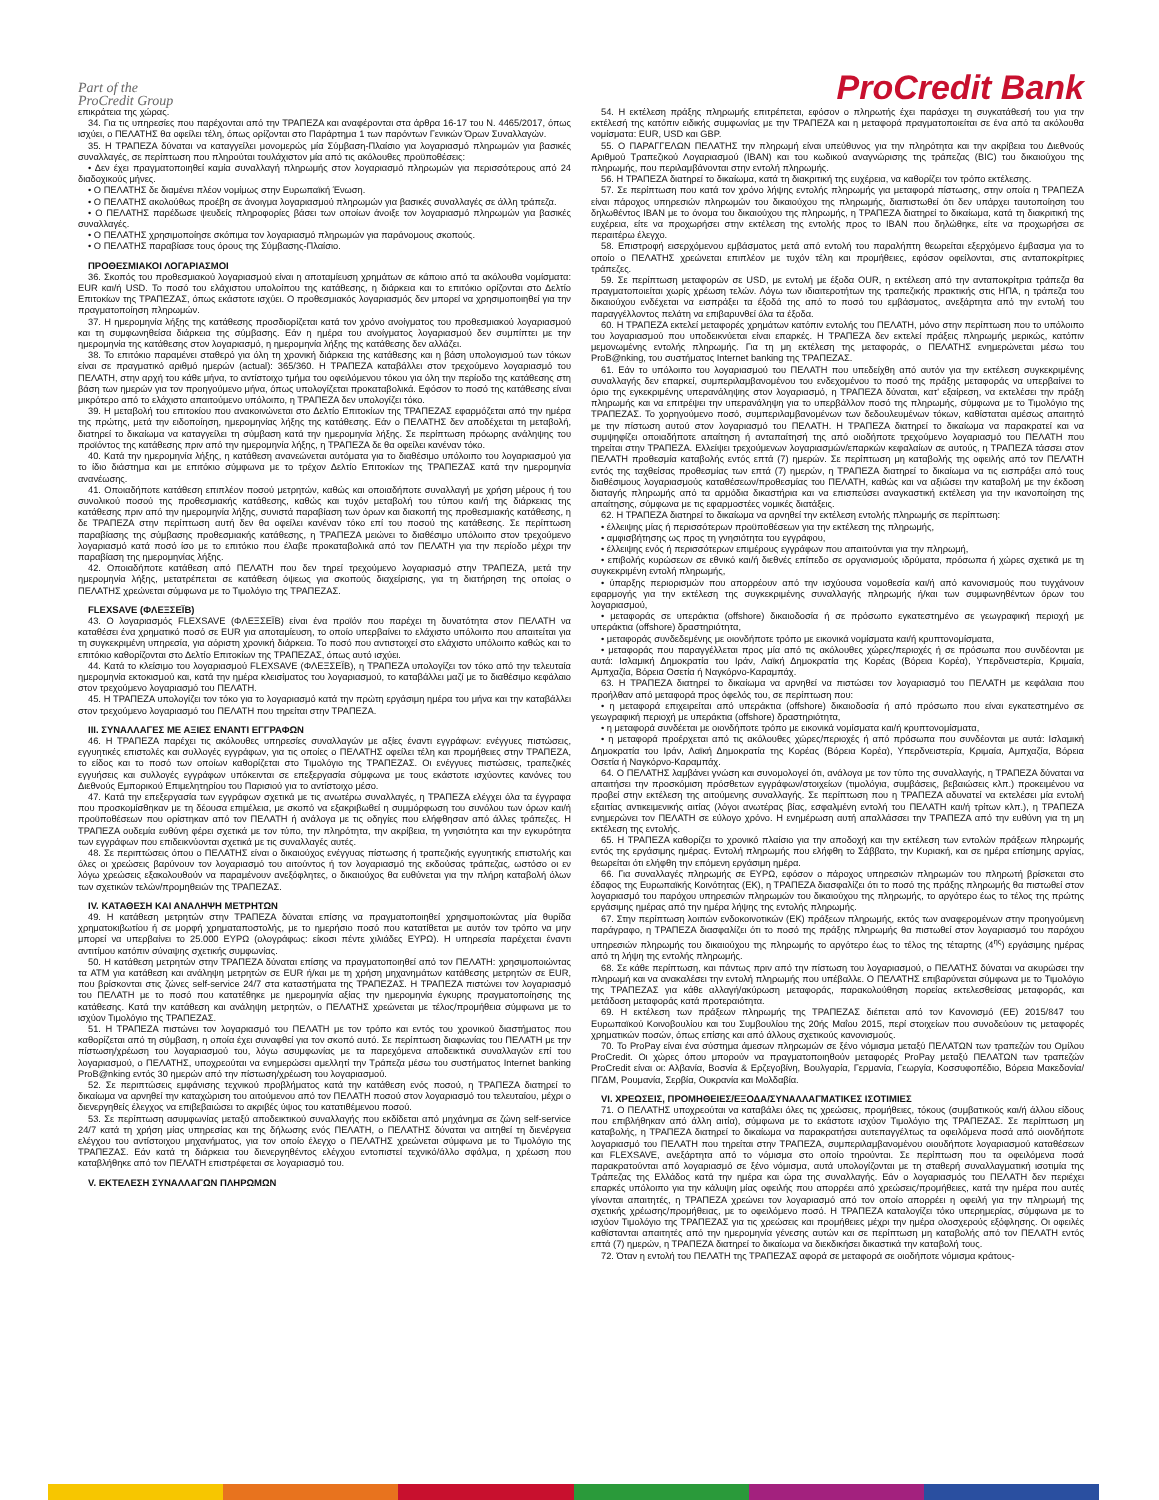Part of the
ProCredit Group
ProCredit Bank
επικράτεια της χώρας.
34. Για τις υπηρεσίες που παρέχονται από την ΤΡΑΠΕΖΑ και αναφέρονται στα άρθρα 16-17 του Ν. 4465/2017, όπως ισχύει, ο ΠΕΛΑΤΗΣ θα οφείλει τέλη, όπως ορίζονται στο Παράρτημα 1 των παρόντων Γενικών Όρων Συναλλαγών.
35. Η ΤΡΑΠΕΖΑ δύναται να καταγγείλει μονομερώς μία Σύμβαση-Πλαίσιο για λογαριασμό πληρωμών για βασικές συναλλαγές, σε περίπτωση που πληρούται τουλάχιστον μία από τις ακόλουθες προϋποθέσεις:
• Δεν έχει πραγματοποιηθεί καμία συναλλαγή πληρωμής στον λογαριασμό πληρωμών για περισσότερους από 24 διαδοχικούς μήνες.
• Ο ΠΕΛΑΤΗΣ δε διαμένει πλέον νομίμως στην Ευρωπαϊκή Ένωση.
• Ο ΠΕΛΑΤΗΣ ακολούθως προέβη σε άνοιγμα λογαριασμού πληρωμών για βασικές συναλλαγές σε άλλη τράπεζα.
• Ο ΠΕΛΑΤΗΣ παρέδωσε ψευδείς πληροφορίες βάσει των οποίων άνοιξε τον λογαριασμό πληρωμών για βασικές συναλλαγές.
• Ο ΠΕΛΑΤΗΣ χρησιμοποίησε σκόπιμα τον λογαριασμό πληρωμών για παράνομους σκοπούς.
• Ο ΠΕΛΑΤΗΣ παραβίασε τους όρους της Σύμβασης-Πλαίσιο.
ΠΡΟΘΕΣΜΙΑΚΟΙ ΛΟΓΑΡΙΑΣΜΟΙ
36. Σκοπός του προθεσμιακού λογαριασμού είναι η αποταμίευση χρημάτων σε κάποιο από τα ακόλουθα νομίσματα: EUR και/ή USD. Το ποσό του ελάχιστου υπολοίπου της κατάθεσης, η διάρκεια και το επιτόκιο ορίζονται στο Δελτίο Επιτοκίων της ΤΡΑΠΕΖΑΣ, όπως εκάστοτε ισχύει. Ο προθεσμιακός λογαριασμός δεν μπορεί να χρησιμοποιηθεί για την πραγματοποίηση πληρωμών.
37. Η ημερομηνία λήξης της κατάθεσης προσδιορίζεται κατά τον χρόνο ανοίγματος του προθεσμιακού λογαριασμού και τη συμφωνηθείσα διάρκεια της σύμβασης. Εάν η ημέρα του ανοίγματος λογαριασμού δεν συμπίπτει με την ημερομηνία της κατάθεσης στον λογαριασμό, η ημερομηνία λήξης της κατάθεσης δεν αλλάζει.
38. Το επιτόκιο παραμένει σταθερό για όλη τη χρονική διάρκεια της κατάθεσης και η βάση υπολογισμού των τόκων είναι σε πραγματικό αριθμό ημερών (actual): 365/360. Η ΤΡΑΠΕΖΑ καταβάλλει στον τρεχούμενο λογαριασμό του ΠΕΛΑΤΗ, στην αρχή του κάθε μήνα, το αντίστοιχο τμήμα του οφειλόμενου τόκου για όλη την περίοδο της κατάθεσης στη βάση των ημερών για τον προηγούμενο μήνα, όπως υπολογίζεται προκαταβολικά. Εφόσον το ποσό της κατάθεσης είναι μικρότερο από το ελάχιστο απαιτούμενο υπόλοιπο, η ΤΡΑΠΕΖΑ δεν υπολογίζει τόκο.
39. Η μεταβολή του επιτοκίου που ανακοινώνεται στο Δελτίο Επιτοκίων της ΤΡΑΠΕΖΑΣ εφαρμόζεται από την ημέρα της πρώτης, μετά την ειδοποίηση, ημερομηνίας λήξης της κατάθεσης. Εάν ο ΠΕΛΑΤΗΣ δεν αποδέχεται τη μεταβολή, διατηρεί το δικαίωμα να καταγγείλει τη σύμβαση κατά την ημερομηνία λήξης. Σε περίπτωση πρόωρης ανάληψης του προϊόντος της κατάθεσης πριν από την ημερομηνία λήξης, η ΤΡΑΠΕΖΑ δε θα οφείλει κανέναν τόκο.
40. Κατά την ημερομηνία λήξης, η κατάθεση ανανεώνεται αυτόματα για το διαθέσιμο υπόλοιπο του λογαριασμού για το ίδιο διάστημα και με επιτόκιο σύμφωνα με το τρέχον Δελτίο Επιτοκίων της ΤΡΑΠΕΖΑΣ κατά την ημερομηνία ανανέωσης.
41. Οποιαδήποτε κατάθεση επιπλέον ποσού μετρητών, καθώς και οποιαδήποτε συναλλαγή με χρήση μέρους ή του συνολικού ποσού της προθεσμιακής κατάθεσης, καθώς και τυχόν μεταβολή του τύπου και/ή της διάρκειας της κατάθεσης πριν από την ημερομηνία λήξης, συνιστά παραβίαση των όρων και διακοπή της προθεσμιακής κατάθεσης, η δε ΤΡΑΠΕΖΑ στην περίπτωση αυτή δεν θα οφείλει κανέναν τόκο επί του ποσού της κατάθεσης. Σε περίπτωση παραβίασης της σύμβασης προθεσμιακής κατάθεσης, η ΤΡΑΠΕΖΑ μειώνει το διαθέσιμο υπόλοιπο στον τρεχούμενο λογαριασμό κατά ποσό ίσο με το επιτόκιο που έλαβε προκαταβολικά από τον ΠΕΛΑΤΗ για την περίοδο μέχρι την παραβίαση της ημερομηνίας λήξης.
42. Οποιαδήποτε κατάθεση από ΠΕΛΑΤΗ που δεν τηρεί τρεχούμενο λογαριασμό στην ΤΡΑΠΕΖΑ, μετά την ημερομηνία λήξης, μετατρέπεται σε κατάθεση όψεως για σκοπούς διαχείρισης, για τη διατήρηση της οποίας ο ΠΕΛΑΤΗΣ χρεώνεται σύμφωνα με το Τιμολόγιο της ΤΡΑΠΕΖΑΣ.
FLEXSAVE (ΦΛΕΞΣΕΪΒ)
43. Ο λογαριασμός FLEXSAVE (ΦΛΕΞΣΕΪΒ) είναι ένα προϊόν που παρέχει τη δυνατότητα στον ΠΕΛΑΤΗ να καταθέσει ένα χρηματικό ποσό σε EUR για αποταμίευση, το οποίο υπερβαίνει το ελάχιστο υπόλοιπο που απαιτείται για τη συγκεκριμένη υπηρεσία, για αόριστη χρονική διάρκεια. Το ποσό που αντιστοιχεί στο ελάχιστο υπόλοιπο καθώς και το επιτόκιο καθορίζονται στο Δελτίο Επιτοκίων της ΤΡΑΠΕΖΑΣ, όπως αυτό ισχύει.
44. Κατά το κλείσιμο του λογαριασμού FLEXSAVE (ΦΛΕΞΣΕΪΒ), η ΤΡΑΠΕΖΑ υπολογίζει τον τόκο από την τελευταία ημερομηνία εκτοκισμού και, κατά την ημέρα κλεισίματος του λογαριασμού, το καταβάλλει μαζί με το διαθέσιμο κεφάλαιο στον τρεχούμενο λογαριασμό του ΠΕΛΑΤΗ.
45. Η ΤΡΑΠΕΖΑ υπολογίζει τον τόκο για το λογαριασμό κατά την πρώτη εργάσιμη ημέρα του μήνα και την καταβάλλει στον τρεχούμενο λογαριασμό του ΠΕΛΑΤΗ που τηρείται στην ΤΡΑΠΕΖΑ.
III. ΣΥΝΑΛΛΑΓΕΣ ΜΕ ΑΞΙΕΣ ΕΝΑΝΤΙ ΕΓΓΡΑΦΩΝ
46. Η ΤΡΑΠΕΖΑ παρέχει τις ακόλουθες υπηρεσίες συναλλαγών με αξίες έναντι εγγράφων: ενέγγυες πιστώσεις, εγγυητικές επιστολές και συλλογές εγγράφων, για τις οποίες ο ΠΕΛΑΤΗΣ οφείλει τέλη και προμήθειες στην ΤΡΑΠΕΖΑ, το είδος και το ποσό των οποίων καθορίζεται στο Τιμολόγιο της ΤΡΑΠΕΖΑΣ. Οι ενέγγυες πιστώσεις, τραπεζικές εγγυήσεις και συλλογές εγγράφων υπόκεινται σε επεξεργασία σύμφωνα με τους εκάστοτε ισχύοντες κανόνες του Διεθνούς Εμπορικού Επιμελητηρίου του Παρισιού για το αντίστοιχο μέσο.
47. Κατά την επεξεργασία των εγγράφων σχετικά με τις ανωτέρω συναλλαγές, η ΤΡΑΠΕΖΑ ελέγχει όλα τα έγγραφα που προσκομίσθηκαν με τη δέουσα επιμέλεια, με σκοπό να εξακριβωθεί η συμμόρφωση του συνόλου των όρων και/ή προϋποθέσεων που ορίστηκαν από τον ΠΕΛΑΤΗ ή ανάλογα με τις οδηγίες που ελήφθησαν από άλλες τράπεζες. Η ΤΡΑΠΕΖΑ ουδεμία ευθύνη φέρει σχετικά με τον τύπο, την πληρότητα, την ακρίβεια, τη γνησιότητα και την εγκυρότητα των εγγράφων που επιδεικνύονται σχετικά με τις συναλλαγές αυτές.
48. Σε περιπτώσεις όπου ο ΠΕΛΑΤΗΣ είναι ο δικαιούχος ενέγγυας πίστωσης ή τραπεζικής εγγυητικής επιστολής και όλες οι χρεώσεις βαρύνουν τον λογαριασμό του αιτούντος ή τον λογαριασμό της εκδούσας τράπεζας, ωστόσο οι εν λόγω χρεώσεις εξακολουθούν να παραμένουν ανεξόφλητες, ο δικαιούχος θα ευθύνεται για την πλήρη καταβολή όλων των σχετικών τελών/προμηθειών της ΤΡΑΠΕΖΑΣ.
IV. ΚΑΤΑΘΕΣΗ ΚΑΙ ΑΝΑΛΗΨΗ ΜΕΤΡΗΤΩΝ
49. Η κατάθεση μετρητών στην ΤΡΑΠΕΖΑ δύναται επίσης να πραγματοποιηθεί χρησιμοποιώντας μία θυρίδα χρηματοκιβωτίου ή σε μορφή χρηματαποστολής, με το ημερήσιο ποσό που κατατίθεται με αυτόν τον τρόπο να μην μπορεί να υπερβαίνει το 25.000 ΕΥΡΩ (ολογράφως: είκοσι πέντε χιλιάδες ΕΥΡΩ). Η υπηρεσία παρέχεται έναντι αντιτίμου κατόπιν σύναψης σχετικής συμφωνίας.
50. Η κατάθεση μετρητών στην ΤΡΑΠΕΖΑ δύναται επίσης να πραγματοποιηθεί από τον ΠΕΛΑΤΗ: χρησιμοποιώντας τα ATM για κατάθεση και ανάληψη μετρητών σε EUR ή/και με τη χρήση μηχανημάτων κατάθεσης μετρητών σε EUR, που βρίσκονται στις ζώνες self-service 24/7 στα καταστήματα της ΤΡΑΠΕΖΑΣ. Η ΤΡΑΠΕΖΑ πιστώνει τον λογαριασμό του ΠΕΛΑΤΗ με το ποσό που κατατέθηκε με ημερομηνία αξίας την ημερομηνία έγκυρης πραγματοποίησης της κατάθεσης. Κατά την κατάθεση και ανάληψη μετρητών, ο ΠΕΛΑΤΗΣ χρεώνεται με τέλος/προμήθεια σύμφωνα με το ισχύον Τιμολόγιο της ΤΡΑΠΕΖΑΣ.
51. Η ΤΡΑΠΕΖΑ πιστώνει τον λογαριασμό του ΠΕΛΑΤΗ με τον τρόπο και εντός του χρονικού διαστήματος που καθορίζεται από τη σύμβαση, η οποία έχει συναφθεί για τον σκοπό αυτό. Σε περίπτωση διαφωνίας του ΠΕΛΑΤΗ με την πίστωση/χρέωση του λογαριασμού του, λόγω ασυμφωνίας με τα παρεχόμενα αποδεικτικά συναλλαγών επί του λογαριασμού, ο ΠΕΛΑΤΗΣ, υποχρεούται να ενημερώσει αμελλητί την Τράπεζα μέσω του συστήματος Internet banking ProB@nking εντός 30 ημερών από την πίστωση/χρέωση του λογαριασμού.
52. Σε περιπτώσεις εμφάνισης τεχνικού προβλήματος κατά την κατάθεση ενός ποσού, η ΤΡΑΠΕΖΑ διατηρεί το δικαίωμα να αρνηθεί την καταχώριση του αιτούμενου από τον ΠΕΛΑΤΗ ποσού στον λογαριασμό του τελευταίου, μέχρι ο διενεργηθείς έλεγχος να επιβεβαιώσει το ακριβές ύψος του κατατιθέμενου ποσού.
53. Σε περίπτωση ασυμφωνίας μεταξύ αποδεικτικού συναλλαγής που εκδίδεται από μηχάνημα σε ζώνη self-service 24/7 κατά τη χρήση μίας υπηρεσίας και της δήλωσης ενός ΠΕΛΑΤΗ, ο ΠΕΛΑΤΗΣ δύναται να αιτηθεί τη διενέργεια ελέγχου του αντίστοιχου μηχανήματος, για τον οποίο έλεγχο ο ΠΕΛΑΤΗΣ χρεώνεται σύμφωνα με το Τιμολόγιο της ΤΡΑΠΕΖΑΣ. Εάν κατά τη διάρκεια του διενεργηθέντος ελέγχου εντοπιστεί τεχνικό/άλλο σφάλμα, η χρέωση που καταβλήθηκε από τον ΠΕΛΑΤΗ επιστρέφεται σε λογαριασμό του.
V. ΕΚΤΕΛΕΣΗ ΣΥΝΑΛΛΑΓΩΝ ΠΛΗΡΩΜΩΝ
54. Η εκτέλεση πράξης πληρωμής επιτρέπεται, εφόσον ο πληρωτής έχει παράσχει τη συγκατάθεσή του για την εκτέλεσή της κατόπιν ειδικής συμφωνίας με την ΤΡΑΠΕΖΑ και η μεταφορά πραγματοποιείται σε ένα από τα ακόλουθα νομίσματα: EUR, USD και GBP.
55. Ο ΠΑΡΑΓΓΕΛΩΝ ΠΕΛΑΤΗΣ την πληρωμή είναι υπεύθυνος για την πληρότητα και την ακρίβεια του Διεθνούς Αριθμού Τραπεζικού Λογαριασμού (IBAN) και του κωδικού αναγνώρισης της τράπεζας (BIC) του δικαιούχου της πληρωμής, που περιλαμβάνονται στην εντολή πληρωμής.
56. Η ΤΡΑΠΕΖΑ διατηρεί το δικαίωμα, κατά τη διακριτική της ευχέρεια, να καθορίζει τον τρόπο εκτέλεσης.
57. Σε περίπτωση που κατά τον χρόνο λήψης εντολής πληρωμής για μεταφορά πίστωσης, στην οποία η ΤΡΑΠΕΖΑ είναι πάροχος υπηρεσιών πληρωμών του δικαιούχου της πληρωμής, διαπιστωθεί ότι δεν υπάρχει ταυτοποίηση του δηλωθέντος IBAN με το όνομα του δικαιούχου της πληρωμής, η ΤΡΑΠΕΖΑ διατηρεί το δικαίωμα, κατά τη διακριτική της ευχέρεια, είτε να προχωρήσει στην εκτέλεση της εντολής προς το IBAN που δηλώθηκε, είτε να προχωρήσει σε περαιτέρω έλεγχο.
58. Επιστροφή εισερχόμενου εμβάσματος μετά από εντολή του παραλήπτη θεωρείται εξερχόμενο έμβασμα για το οποίο ο ΠΕΛΑΤΗΣ χρεώνεται επιπλέον με τυχόν τέλη και προμήθειες, εφόσον οφείλονται, στις ανταποκρίτριες τράπεζες.
59. Σε περίπτωση μεταφορών σε USD, με εντολή με έξοδα OUR, η εκτέλεση από την ανταποκρίτρια τράπεζα θα πραγματοποιείται χωρίς χρέωση τελών. Λόγω των ιδιαιτεροτήτων της τραπεζικής πρακτικής στις ΗΠΑ, η τράπεζα του δικαιούχου ενδέχεται να εισπράξει τα έξοδά της από το ποσό του εμβάσματος, ανεξάρτητα από την εντολή του παραγγέλλοντος πελάτη να επιβαρυνθεί όλα τα έξοδα.
60. Η ΤΡΑΠΕΖΑ εκτελεί μεταφορές χρημάτων κατόπιν εντολής του ΠΕΛΑΤΗ, μόνο στην περίπτωση που το υπόλοιπο του λογαριασμού που υποδεικνύεται είναι επαρκές. Η ΤΡΑΠΕΖΑ δεν εκτελεί πράξεις πληρωμής μερικώς, κατόπιν μεμονωμένης εντολής πληρωμής. Για τη μη εκτέλεση της μεταφοράς, ο ΠΕΛΑΤΗΣ ενημερώνεται μέσω του ProB@nking, του συστήματος Internet banking της ΤΡΑΠΕΖΑΣ.
61. Εάν το υπόλοιπο του λογαριασμού του ΠΕΛΑΤΗ που υπεδείχθη από αυτόν για την εκτέλεση συγκεκριμένης συναλλαγής δεν επαρκεί, συμπεριλαμβανομένου του ενδεχομένου το ποσό της πράξης μεταφοράς να υπερβαίνει το όριο της εγκεκριμένης υπερανάληψης στον λογαριασμό, η ΤΡΑΠΕΖΑ δύναται, κατ' εξαίρεση, να εκτελέσει την πράξη πληρωμής και να επιτρέψει την υπερανάληψη για το υπερβάλλον ποσό της πληρωμής, σύμφωνα με το Τιμολόγιο της ΤΡΑΠΕΖΑΣ. Το χορηγούμενο ποσό, συμπεριλαμβανομένων των δεδουλευμένων τόκων, καθίσταται αμέσως απαιτητό με την πίστωση αυτού στον λογαριασμό του ΠΕΛΑΤΗ. Η ΤΡΑΠΕΖΑ διατηρεί το δικαίωμα να παρακρατεί και να συμψηφίζει οποιαδήποτε απαίτηση ή ανταπαίτησή της από οιοδήποτε τρεχούμενο λογαριασμό του ΠΕΛΑΤΗ που τηρείται στην ΤΡΑΠΕΖΑ. Ελλείψει τρεχούμενων λογαριασμών/επαρκών κεφαλαίων σε αυτούς, η ΤΡΑΠΕΖΑ τάσσει στον ΠΕΛΑΤΗ προθεσμία καταβολής εντός επτά (7) ημερών. Σε περίπτωση μη καταβολής της οφειλής από τον ΠΕΛΑΤΗ εντός της ταχθείσας προθεσμίας των επτά (7) ημερών, η ΤΡΑΠΕΖΑ διατηρεί το δικαίωμα να τις εισπράξει από τους διαθέσιμους λογαριασμούς καταθέσεων/προθεσμίας του ΠΕΛΑΤΗ, καθώς και να αξιώσει την καταβολή με την έκδοση διαταγής πληρωμής από τα αρμόδια δικαστήρια και να επισπεύσει αναγκαστική εκτέλεση για την ικανοποίηση της απαίτησης, σύμφωνα με τις εφαρμοστέες νομικές διατάξεις.
62. Η ΤΡΑΠΕΖΑ διατηρεί το δικαίωμα να αρνηθεί την εκτέλεση εντολής πληρωμής σε περίπτωση:
• έλλειψης μίας ή περισσότερων προϋποθέσεων για την εκτέλεση της πληρωμής,
• αμφισβήτησης ως προς τη γνησιότητα του εγγράφου,
• έλλειψης ενός ή περισσότερων επιμέρους εγγράφων που απαιτούνται για την πληρωμή,
• επιβολής κυρώσεων σε εθνικό και/ή διεθνές επίπεδο σε οργανισμούς ιδρύματα, πρόσωπα ή χώρες σχετικά με τη συγκεκριμένη εντολή πληρωμής,
• ύπαρξης περιορισμών που απορρέουν από την ισχύουσα νομοθεσία και/ή από κανονισμούς που τυγχάνουν εφαρμογής για την εκτέλεση της συγκεκριμένης συναλλαγής πληρωμής ή/και των συμφωνηθέντων όρων του λογαριασμού,
• μεταφοράς σε υπεράκτια (offshore) δικαιοδοσία ή σε πρόσωπο εγκατεστημένο σε γεωγραφική περιοχή με υπεράκτια (offshore) δραστηριότητα,
• μεταφοράς συνδεδεμένης με οιονδήποτε τρόπο με εικονικά νομίσματα και/ή κρυπτονομίσματα,
• μεταφοράς που παραγγέλλεται προς μία από τις ακόλουθες χώρες/περιοχές ή σε πρόσωπα που συνδέονται με αυτά: Ισλαμική Δημοκρατία του Ιράν, Λαϊκή Δημοκρατία της Κορέας (Βόρεια Κορέα), Υπερδνειστερία, Κριμαία, Αμπχαζία, Βόρεια Οσετία ή Ναγκόρνο-Καραμπάχ.
63. Η ΤΡΑΠΕΖΑ διατηρεί το δικαίωμα να αρνηθεί να πιστώσει τον λογαριασμό του ΠΕΛΑΤΗ με κεφάλαια που προήλθαν από μεταφορά προς όφελός του, σε περίπτωση που:
• η μεταφορά επιχειρείται από υπεράκτια (offshore) δικαιοδοσία ή από πρόσωπο που είναι εγκατεστημένο σε γεωγραφική περιοχή με υπεράκτια (offshore) δραστηριότητα,
• η μεταφορά συνδέεται με οιονδήποτε τρόπο με εικονικά νομίσματα και/ή κρυπτονομίσματα,
• η μεταφορά προέρχεται από τις ακόλουθες χώρες/περιοχές ή από πρόσωπα που συνδέονται με αυτά: Ισλαμική Δημοκρατία του Ιράν, Λαϊκή Δημοκρατία της Κορέας (Βόρεια Κορέα), Υπερδνειστερία, Κριμαία, Αμπχαζία, Βόρεια Οσετία ή Ναγκόρνο-Καραμπάχ.
64. Ο ΠΕΛΑΤΗΣ λαμβάνει γνώση και συνομολογεί ότι, ανάλογα με τον τύπο της συναλλαγής, η ΤΡΑΠΕΖΑ δύναται να απαιτήσει την προσκόμιση πρόσθετων εγγράφων/στοιχείων (τιμολόγια, συμβάσεις, βεβαιώσεις κλπ.) προκειμένου να προβεί στην εκτέλεση της αιτούμενης συναλλαγής. Σε περίπτωση που η ΤΡΑΠΕΖΑ αδυνατεί να εκτελέσει μία εντολή εξαιτίας αντικειμενικής αιτίας (λόγοι ανωτέρας βίας, εσφαλμένη εντολή του ΠΕΛΑΤΗ και/ή τρίτων κλπ.), η ΤΡΑΠΕΖΑ ενημερώνει τον ΠΕΛΑΤΗ σε εύλογο χρόνο. Η ενημέρωση αυτή απαλλάσσει την ΤΡΑΠΕΖΑ από την ευθύνη για τη μη εκτέλεση της εντολής.
65. Η ΤΡΑΠΕΖΑ καθορίζει το χρονικό πλαίσιο για την αποδοχή και την εκτέλεση των εντολών πράξεων πληρωμής εντός της εργάσιμης ημέρας. Εντολή πληρωμής που ελήφθη το Σάββατο, την Κυριακή, και σε ημέρα επίσημης αργίας, θεωρείται ότι ελήφθη την επόμενη εργάσιμη ημέρα.
66. Για συναλλαγές πληρωμής σε ΕΥΡΩ, εφόσον ο πάροχος υπηρεσιών πληρωμών του πληρωτή βρίσκεται στο έδαφος της Ευρωπαϊκής Κοινότητας (ΕΚ), η ΤΡΑΠΕΖΑ διασφαλίζει ότι το ποσό της πράξης πληρωμής θα πιστωθεί στον λογαριασμό του παρόχου υπηρεσιών πληρωμών του δικαιούχου της πληρωμής, το αργότερο έως το τέλος της πρώτης εργάσιμης ημέρας από την ημέρα λήψης της εντολής πληρωμής.
67. Στην περίπτωση λοιπών ενδοκοινοτικών (ΕΚ) πράξεων πληρωμής, εκτός των αναφερομένων στην προηγούμενη παράγραφο, η ΤΡΑΠΕΖΑ διασφαλίζει ότι το ποσό της πράξης πληρωμής θα πιστωθεί στον λογαριασμό του παρόχου υπηρεσιών πληρωμής του δικαιούχου της πληρωμής το αργότερο έως το τέλος της τέταρτης (4<sup>ης</sup>) εργάσιμης ημέρας από τη λήψη της εντολής πληρωμής.
68. Σε κάθε περίπτωση, και πάντως πριν από την πίστωση του λογαριασμού, ο ΠΕΛΑΤΗΣ δύναται να ακυρώσει την πληρωμή και να ανακαλέσει την εντολή πληρωμής που υπέβαλλε. Ο ΠΕΛΑΤΗΣ επιβαρύνεται σύμφωνα με το Τιμολόγιο της ΤΡΑΠΕΖΑΣ για κάθε αλλαγή/ακύρωση μεταφοράς, παρακολούθηση πορείας εκτελεσθείσας μεταφοράς, και μετάδοση μεταφοράς κατά προτεραιότητα.
69. Η εκτέλεση των πράξεων πληρωμής της ΤΡΑΠΕΖΑΣ διέπεται από τον Κανονισμό (ΕΕ) 2015/847 του Ευρωπαϊκού Κοινοβουλίου και του Συμβουλίου της 20ής Μαΐου 2015, περί στοιχείων που συνοδεύουν τις μεταφορές χρηματικών ποσών, όπως επίσης και από άλλους σχετικούς κανονισμούς.
70. Το ProPay είναι ένα σύστημα άμεσων πληρωμών σε ξένο νόμισμα μεταξύ ΠΕΛΑΤΩΝ των τραπεζών του Ομίλου ProCredit. Οι χώρες όπου μπορούν να πραγματοποιηθούν μεταφορές ProPay μεταξύ ΠΕΛΑΤΩΝ των τραπεζών ProCredit είναι οι: Αλβανία, Βοσνία & Ερζεγοβίνη, Βουλγαρία, Γερμανία, Γεωργία, Κοσσυφοπέδιο, Βόρεια Μακεδονία/ΠΓΔΜ, Ρουμανία, Σερβία, Ουκρανία και Μολδαβία.
VI. ΧΡΕΩΣΕΙΣ, ΠΡΟΜΗΘΕΙΕΣ/ΕΞΟΔΑ/ΣΥΝΑΛΛΑΓΜΑΤΙΚΕΣ ΙΣΟΤΙΜΙΕΣ
71. Ο ΠΕΛΑΤΗΣ υποχρεούται να καταβάλει όλες τις χρεώσεις, προμήθειες, τόκους (συμβατικούς και/ή άλλου είδους που επιβλήθηκαν από άλλη αιτία), σύμφωνα με το εκάστοτε ισχύον Τιμολόγιο της ΤΡΑΠΕΖΑΣ. Σε περίπτωση μη καταβολής, η ΤΡΑΠΕΖΑ διατηρεί το δικαίωμα να παρακρατήσει αυτεπαγγέλτως τα οφειλόμενα ποσά από οιονδήποτε λογαριασμό του ΠΕΛΑΤΗ που τηρείται στην ΤΡΑΠΕΖΑ, συμπεριλαμβανομένου οιουδήποτε λογαριασμού καταθέσεων και FLEXSAVE, ανεξάρτητα από το νόμισμα στο οποίο τηρούνται. Σε περίπτωση που τα οφειλόμενα ποσά παρακρατούνται από λογαριασμό σε ξένο νόμισμα, αυτά υπολογίζονται με τη σταθερή συναλλαγματική ισοτιμία της Τράπεζας της Ελλάδος κατά την ημέρα και ώρα της συναλλαγής. Εάν ο λογαριασμός του ΠΕΛΑΤΗ δεν περιέχει επαρκές υπόλοιπο για την κάλυψη μίας οφειλής που απορρέει από χρεώσεις/προμήθειες, κατά την ημέρα που αυτές γίνονται απαιτητές, η ΤΡΑΠΕΖΑ χρεώνει τον λογαριασμό από τον οποίο απορρέει η οφειλή για την πληρωμή της σχετικής χρέωσης/προμήθειας, με το οφειλόμενο ποσό. Η ΤΡΑΠΕΖΑ καταλογίζει τόκο υπερημερίας, σύμφωνα με το ισχύον Τιμολόγιο της ΤΡΑΠΕΖΑΣ για τις χρεώσεις και προμήθειες μέχρι την ημέρα ολοσχερούς εξόφλησης. Οι οφειλές καθίστανται απαιτητές από την ημερομηνία γένεσης αυτών και σε περίπτωση μη καταβολής από τον ΠΕΛΑΤΗ εντός επτά (7) ημερών, η ΤΡΑΠΕΖΑ διατηρεί το δικαίωμα να διεκδικήσει δικαστικά την καταβολή τους.
72. Όταν η εντολή του ΠΕΛΑΤΗ της ΤΡΑΠΕΖΑΣ αφορά σε μεταφορά σε οιοδήποτε νόμισμα κράτους-